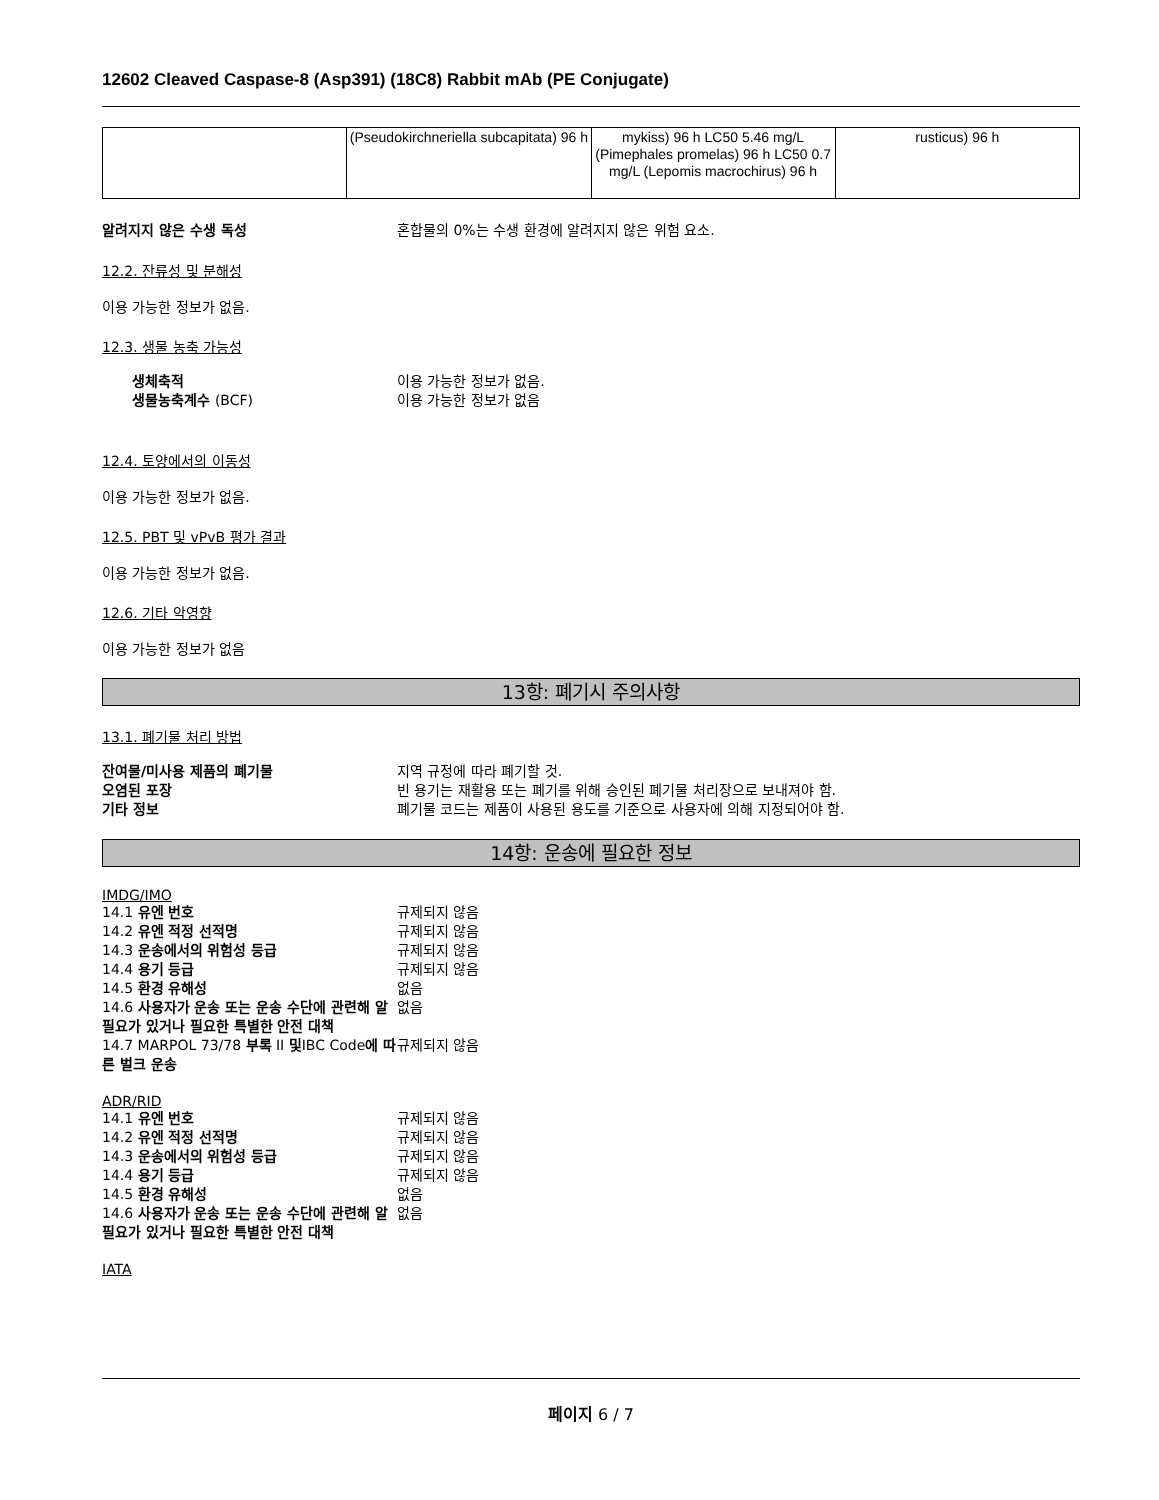12602 Cleaved Caspase-8 (Asp391) (18C8) Rabbit mAb (PE Conjugate)
| | (Pseudokirchneriella subcapitata) 96 h | mykiss) 96 h LC50 5.46 mg/L (Pimephales promelas) 96 h LC50 0.7 mg/L (Lepomis macrochirus) 96 h | rusticus) 96 h |
알려지지 않은 수생 독성 혼합물의 0%는 수생 환경에 알려지지 않은 위험 요소.
12.2. 잔류성 및 분해성
이용 가능한 정보가 없음.
12.3. 생물 농축 가능성
생체축적 이용 가능한 정보가 없음.
생물농축계수 (BCF) 이용 가능한 정보가 없음
12.4. 토양에서의 이동성
이용 가능한 정보가 없음.
12.5. PBT 및 vPvB 평가 결과
이용 가능한 정보가 없음.
12.6. 기타 악영향
이용 가능한 정보가 없음
13항: 폐기시 주의사항
13.1. 폐기물 처리 방법
잔여물/미사용 제품의 폐기물 지역 규정에 따라 폐기할 것.
오염된 포장 빈 용기는 재활용 또는 폐기를 위해 승인된 폐기물 처리장으로 보내져야 함.
기타 정보 폐기물 코드는 제품이 사용된 용도를 기준으로 사용자에 의해 지정되어야 함.
14항: 운송에 필요한 정보
IMDG/IMO
14.1 유엔 번호 규제되지 않음
14.2 유엔 적정 선적명 규제되지 않음
14.3 운송에서의 위험성 등급 규제되지 않음
14.4 용기 등급 규제되지 않음
14.5 환경 유해성 없음
14.6 사용자가 운송 또는 운송 수단에 관련해 알 필요가 있거나 필요한 특별한 안전 대책 없음
14.7 MARPOL 73/78 부록 II 및IBC Code에 따른 벌크 운송 규제되지 않음
ADR/RID
14.1 유엔 번호 규제되지 않음
14.2 유엔 적정 선적명 규제되지 않음
14.3 운송에서의 위험성 등급 규제되지 않음
14.4 용기 등급 규제되지 않음
14.5 환경 유해성 없음
14.6 사용자가 운송 또는 운송 수단에 관련해 알 필요가 있거나 필요한 특별한 안전 대책 없음
IATA
페이지 6 / 7